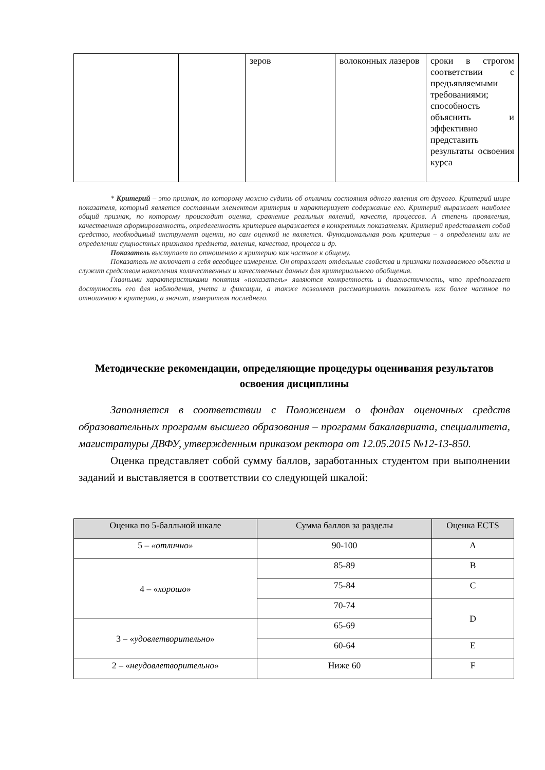| | | зеров | волоконных лазеров | сроки в строгом соответствии с предъявляемыми требованиями; способность объяснить и эффективно представить результаты освоения курса |
* Критерий – это признак, по которому можно судить об отличии состояния одного явления от другого. Критерий шире показателя, который является составным элементом критерия и характеризует содержание его. Критерий выражает наиболее общий признак, по которому происходит оценка, сравнение реальных явлений, качеств, процессов. А степень проявления, качественная сформированность, определенность критериев выражается в конкретных показателях. Критерий представляет собой средство, необходимый инструмент оценки, но сам оценкой не является. Функциональная роль критерия – в определении или не определении сущностных признаков предмета, явления, качества, процесса и др.
Показатель выступает по отношению к критерию как частное к общему.
Показатель не включает в себя всеобщее измерение. Он отражает отдельные свойства и признаки познаваемого объекта и служит средством накопления количественных и качественных данных для критериального обобщения.
Главными характеристиками понятия «показатель» являются конкретность и диагностичность, что предполагает доступность его для наблюдения, учета и фиксации, а также позволяет рассматривать показатель как более частное по отношению к критерию, а значит, измерителя последнего.
Методические рекомендации, определяющие процедуры оценивания результатов освоения дисциплины
Заполняется в соответствии с Положением о фондах оценочных средств образовательных программ высшего образования – программ бакалавриата, специалитета, магистратуры ДВФУ, утвержденным приказом ректора от 12.05.2015 №12-13-850.
Оценка представляет собой сумму баллов, заработанных студентом при выполнении заданий и выставляется в соответствии со следующей шкалой:
| Оценка по 5-балльной шкале | Сумма баллов за разделы | Оценка ECTS |
| --- | --- | --- |
| 5 – «отлично» | 90-100 | A |
| 4 – « хорошо » | 85-89 | B |
| | 75-84 | C |
| | 70-74 | D |
| 3 – « удовлетворительно » | 65-69 | |
| | 60-64 | E |
| 2 – « неудовлетворительно » | Ниже 60 | F |